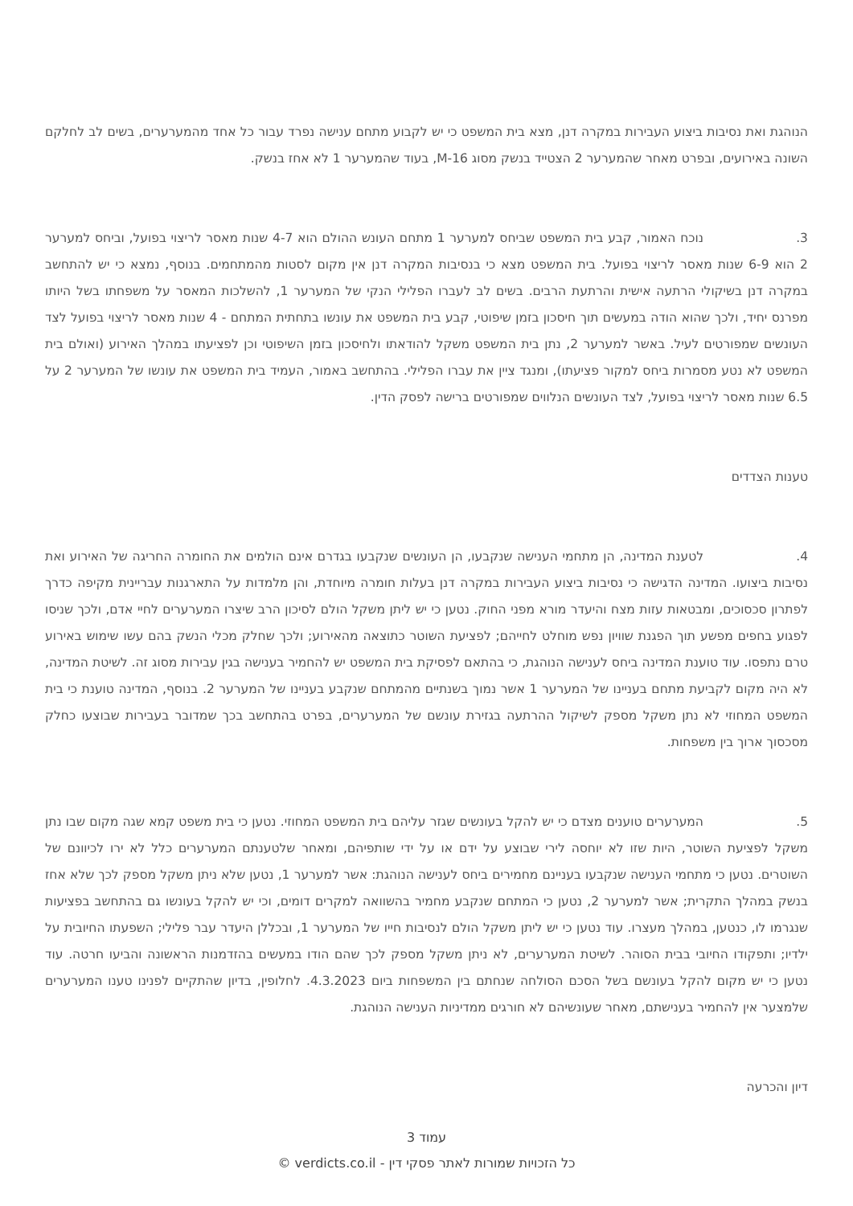הנוהגת ואת נסיבות ביצוע העבירות במקרה דנן, מצא בית המשפט כי יש לקבוע מתחם ענישה נפרד עבור כל אחד מהמערערים, בשים לב לחלקם השונה באירועים, ובפרט מאחר שהמערער 2 הצטייד בנשק מסוג M-16, בעוד שהמערער 1 לא אחז בנשק.
3. נוכח האמור, קבע בית המשפט שביחס למערער 1 מתחם העונש ההולם הוא 4-7 שנות מאסר לריצוי בפועל, וביחס למערער 2 הוא 6-9 שנות מאסר לריצוי בפועל. בית המשפט מצא כי בנסיבות המקרה דנן אין מקום לסטות מהמתחמים. בנוסף, נמצא כי יש להתחשב במקרה דנן בשיקולי הרתעה אישית והרתעת הרבים. בשים לב לעברו הפלילי הנקי של המערער 1, להשלכות המאסר על משפחתו בשל היותו מפרנס יחיד, ולכך שהוא הודה במעשים תוך חיסכון בזמן שיפוטי, קבע בית המשפט את עונשו בתחתית המתחם - 4 שנות מאסר לריצוי בפועל לצד העונשים שמפורטים לעיל. באשר למערער 2, נתן בית המשפט משקל להודאתו ולחיסכון בזמן השיפוטי וכן לפציעתו במהלך האירוע (ואולם בית המשפט לא נטע מסמרות ביחס למקור פציעתו), ומנגד ציין את עברו הפלילי. בהתחשב באמור, העמיד בית המשפט את עונשו של המערער 2 על 6.5 שנות מאסר לריצוי בפועל, לצד העונשים הנלווים שמפורטים ברישה לפסק הדין.
טענות הצדדים
4. לטענת המדינה, הן מתחמי הענישה שנקבעו, הן העונשים שנקבעו בגדרם אינם הולמים את החומרה החריגה של האירוע ואת נסיבות ביצועו. המדינה הדגישה כי נסיבות ביצוע העבירות במקרה דנן בעלות חומרה מיוחדת, והן מלמדות על התארגנות עבריינית מקיפה כדרך לפתרון סכסוכים, ומבטאות עזות מצח והיעדר מורא מפני החוק. נטען כי יש ליתן משקל הולם לסיכון הרב שיצרו המערערים לחיי אדם, ולכך שניסו לפגוע בחפים מפשע תוך הפגנת שוויון נפש מוחלט לחייהם; לפציעת השוטר כתוצאה מהאירוע; ולכך שחלק מכלי הנשק בהם עשו שימוש באירוע טרם נתפסו. עוד טוענת המדינה ביחס לענישה הנוהגת, כי בהתאם לפסיקת בית המשפט יש להחמיר בענישה בגין עבירות מסוג זה. לשיטת המדינה, לא היה מקום לקביעת מתחם בעניינו של המערער 1 אשר נמוך בשנתיים מהמתחם שנקבע בעניינו של המערער 2. בנוסף, המדינה טוענת כי בית המשפט המחוזי לא נתן משקל מספק לשיקול ההרתעה בגזירת עונשם של המערערים, בפרט בהתחשב בכך שמדובר בעבירות שבוצעו כחלק מסכסוך ארוך בין משפחות.
5. המערערים טוענים מצדם כי יש להקל בעונשים שגזר עליהם בית המשפט המחוזי. נטען כי בית משפט קמא שגה מקום שבו נתן משקל לפציעת השוטר, היות שזו לא יוחסה לירי שבוצע על ידם או על ידי שותפיהם, ומאחר שלטענתם המערערים כלל לא ירו לכיוונם של השוטרים. נטען כי מתחמי הענישה שנקבעו בעניינם מחמירים ביחס לענישה הנוהגת: אשר למערער 1, נטען שלא ניתן משקל מספק לכך שלא אחז בנשק במהלך התקרית; אשר למערער 2, נטען כי המתחם שנקבע מחמיר בהשוואה למקרים דומים, וכי יש להקל בעונשו גם בהתחשב בפציעות שנגרמו לו, כנטען, במהלך מעצרו. עוד נטען כי יש ליתן משקל הולם לנסיבות חייו של המערער 1, ובכללן היעדר עבר פלילי; השפעתו החיובית על ילדיו; ותפקודו החיובי בבית הסוהר. לשיטת המערערים, לא ניתן משקל מספק לכך שהם הודו במעשים בהזדמנות הראשונה והביעו חרטה. עוד נטען כי יש מקום להקל בעונשם בשל הסכם הסולחה שנחתם בין המשפחות ביום 4.3.2023. לחלופין, בדיון שהתקיים לפנינו טענו המערערים שלמצער אין להחמיר בענישתם, מאחר שעונשיהם לא חורגים ממדיניות הענישה הנוהגת.
דיון והכרעה
עמוד 3
כל הזכויות שמורות לאתר פסקי דין - verdicts.co.il ©